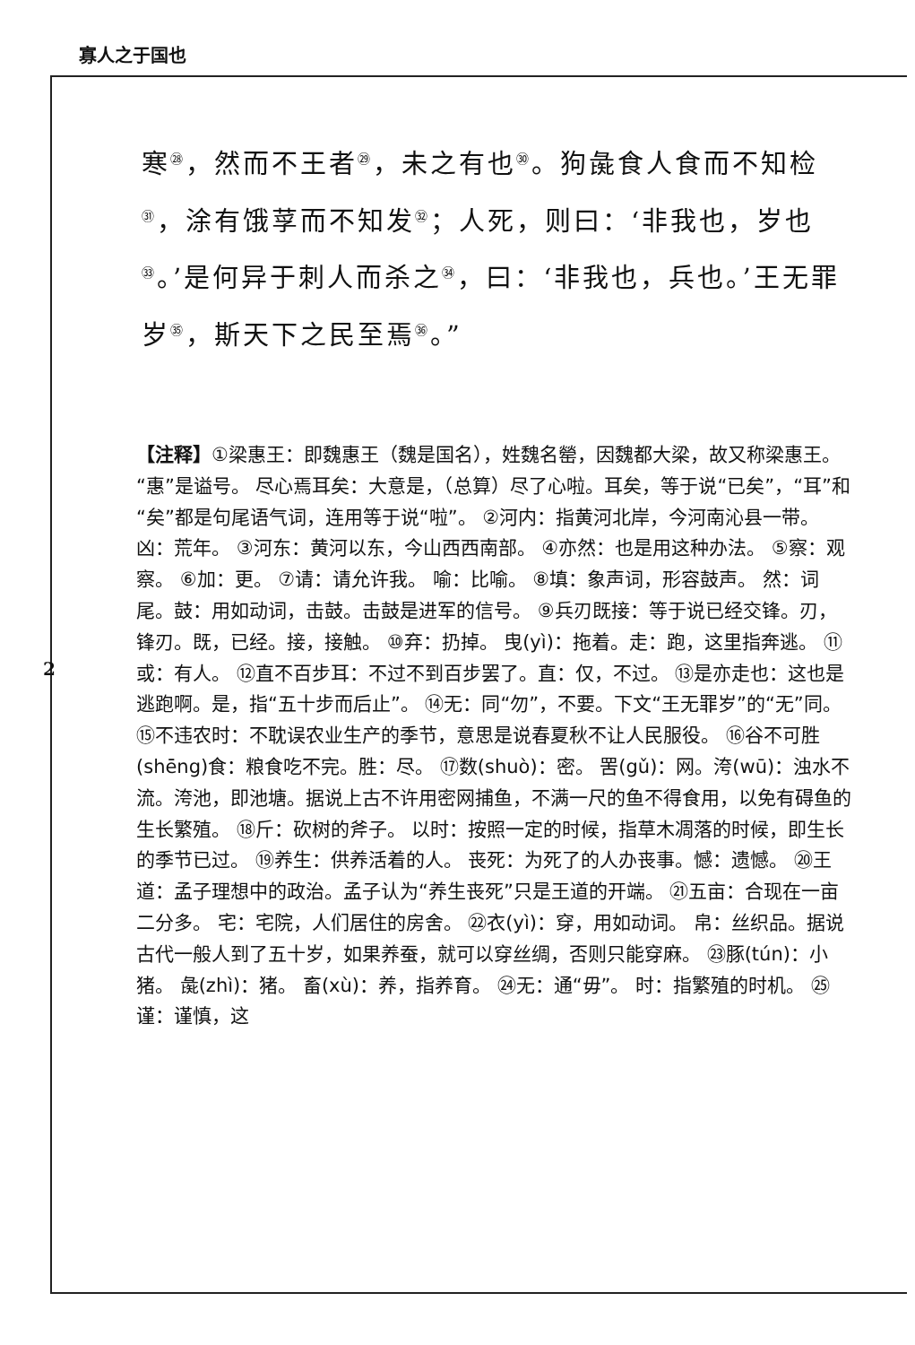寡人之于国也
寒<sup>㉘</sup>，然而不王者<sup>㉙</sup>，未之有也<sup>㉚</sup>。狗彘食人食而不知检<sup>㉛</sup>，涂有饿莩而不知发<sup>㉜</sup>；人死，则曰：‘非我也，岁也<sup>㉝</sup>。’是何异于刺人而杀之<sup>㉞</sup>，曰：‘非我也，兵也。’王无罪岁<sup>㉟</sup>，斯天下之民至焉<sup>㊱</sup>。”
【注释】①梁惠王：即魏惠王（魏是国名），姓魏名罃，因魏都大梁，故又称梁惠王。“惠”是谥号。 尽心焉耳矣：大意是，（总算）尽了心啦。耳矣，等于说“已矣”，“耳”和“矣”都是句尾语气词，连用等于说“啦”。 ②河内：指黄河北岸，今河南沁县一带。 凶：荒年。 ③河东：黄河以东，今山西西南部。 ④亦然：也是用这种办法。 ⑤察：观察。 ⑥加：更。 ⑦请：请允许我。 喻：比喻。 ⑧填：象声词，形容鼓声。 然：词尾。鼓：用如动词，击鼓。击鼓是进军的信号。 ⑨兵刃既接：等于说已经交锋。刃，锋刃。既，已经。接，接触。 ⑩弃：扔掉。 曳(yì)：拖着。走：跑，这里指奔逃。 ⑪或：有人。 ⑫直不百步耳：不过不到百步罢了。直：仅，不过。 ⑬是亦走也：这也是逃跑啊。是，指“五十步而后止”。 ⑭无：同“勿”，不要。下文“王无罪岁”的“无”同。 ⑮不违农时：不耽误农业生产的季节，意思是说春夏秋不让人民服役。 ⑯谷不可胜(shēng)食：粮食吃不完。胜：尽。 ⑰数(shuò)：密。 罟(gǔ)：网。洿(wū)：浊水不流。洿池，即池塘。据说上古不许用密网捕鱼，不满一尺的鱼不得食用，以免有碍鱼的生长繁殖。 ⑱斤：砍树的斧子。 以时：按照一定的时候，指草木凋落的时候，即生长的季节已过。 ⑲养生：供养活着的人。 丧死：为死了的人办丧事。憾：遗憾。 ⑳王道：孟子理想中的政治。孟子认为“养生丧死”只是王道的开端。 ㉑五亩：合现在一亩二分多。 宅：宅院，人们居住的房舍。 ㉒衣(yì)：穿，用如动词。 帛：丝织品。据说古代一般人到了五十岁，如果养蚕，就可以穿丝绸，否则只能穿麻。 ㉓豚(tún)：小猪。 彘(zhì)：猪。 畜(xù)：养，指养育。 ㉔无：通“毋”。 时：指繁殖的时机。 ㉕谨：谨慎，这
2